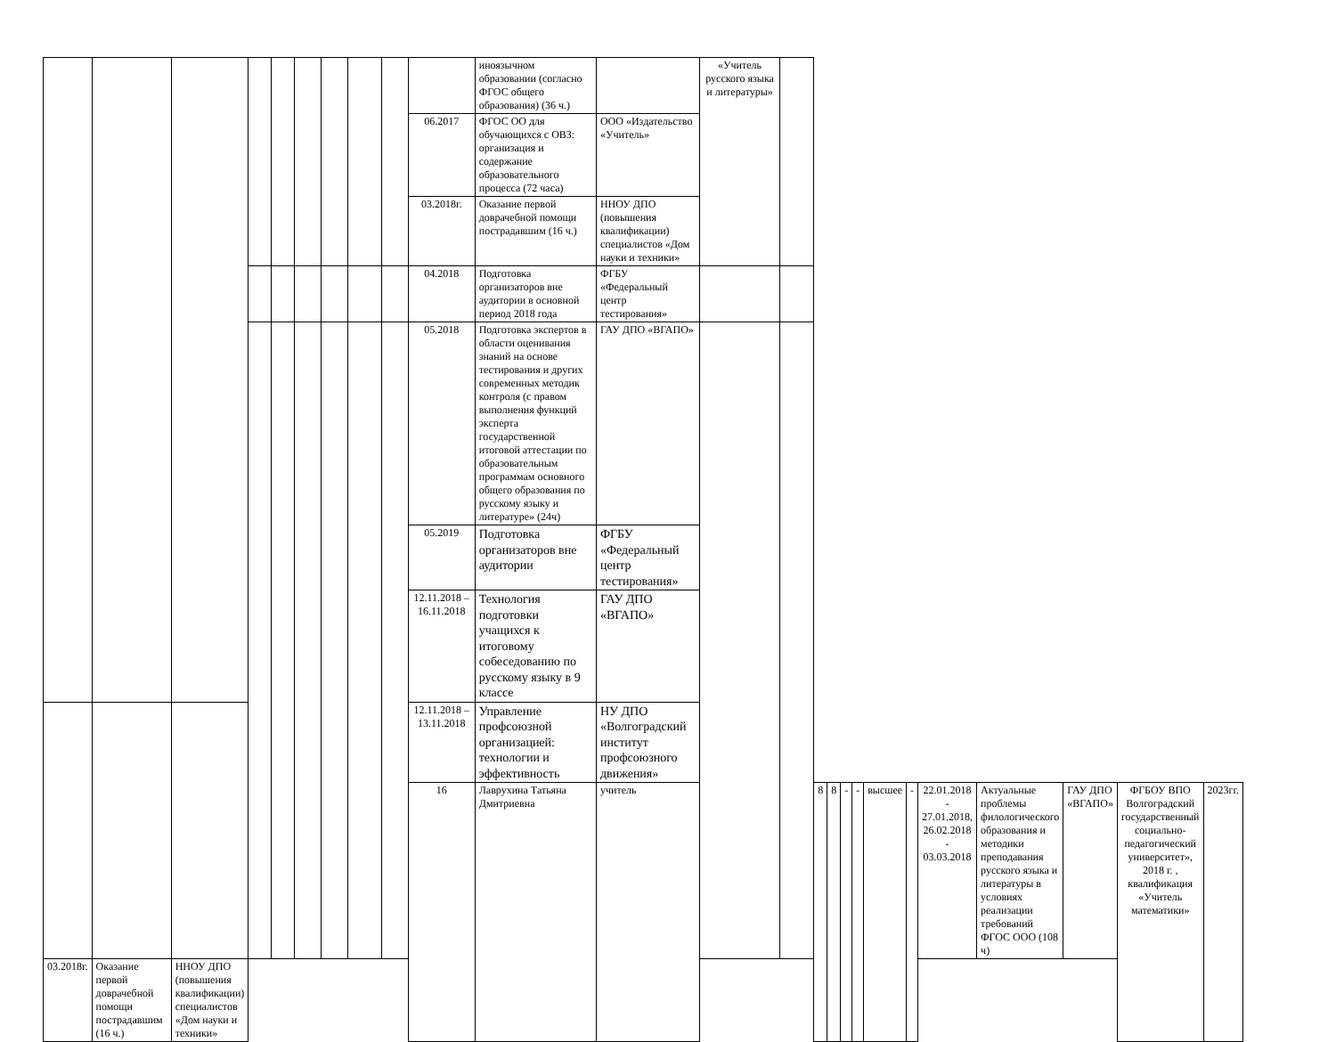| | | | | | | | | | | иноязычном образовании (согласно ФГОС общего образования) (36 ч.) | | «Учитель русского языка и литературы» | | | | | | | | | | | | |
| | | | | | | | | | 06.2017 | ФГОС ОО для обучающихся с ОВЗ: организация и содержание образовательного процесса (72 часа) | ООО «Издательство «Учитель» | | | | | | | | | | | | | |
| | | | | | | | | | 03.2018г. | Оказание первой доврачебной помощи пострадавшим (16 ч.) | ННОУ ДПО (повышения квалификации) специалистов «Дом науки и техники» | | | | | | | | | | | | | |
| | | | | | | | | | 04.2018 | Подготовка организаторов вне аудитории в основной период 2018 года | ФГБУ «Федеральный центр тестирования» | | | | | | | | | | | | | |
| | | | | | | | | | 05.2018 | Подготовка экспертов в области оценивания знаний на основе тестирования и других современных методик контроля (с правом выполнения функций эксперта государственной итоговой аттестации по образовательным программам основного общего образования по русскому языку и литературе» (24ч) | ГАУ ДПО «ВГАПО» | | | | | | | | | | | | | |
| | | | | | | | | | 05.2019 | Подготовка организаторов вне аудитории | ФГБУ «Федеральный центр тестирования» | | | | | | | | | | | | | |
| | | | | | | | | | 12.11.2018 – 16.11.2018 | Технология подготовки учащихся к итоговому собеседованию по русскому языку в 9 классе | ГАУ ДПО «ВГАПО» | | | | | | | | | | | | | |
| | | | | | | | | | 12.11.2018 – 13.11.2018 | Управление профсоюзной организацией: технологии и эффективность | НУ ДПО «Волгоградский институт профсоюзного движения» | | | | | | | | | | | | | |
| | | | | | | | | | 16 | Лаврухина Татьяна Дмитриевна | учитель | | | 8 | 8 | - | - | высшее | - | 22.01.2018 - 27.01.2018, 26.02.2018 - 03.03.2018 | Актуальные проблемы филологического образования и методики преподавания русского языка и литературы в условиях реализации требований ФГОС ООО (108 ч) | ГАУ ДПО «ВГАПО» | ФГБОУ ВПО Волгоградский государственный социально-педагогический университет», 2018 г. , квалификация «Учитель математики» | 2023гг. |
| 03.2018г. | Оказание первой доврачебной помощи пострадавшим (16 ч.) | ННОУ ДПО (повышения квалификации) специалистов «Дом науки и техники» | | | | | | | | | | | | | | | | | | | | | | |